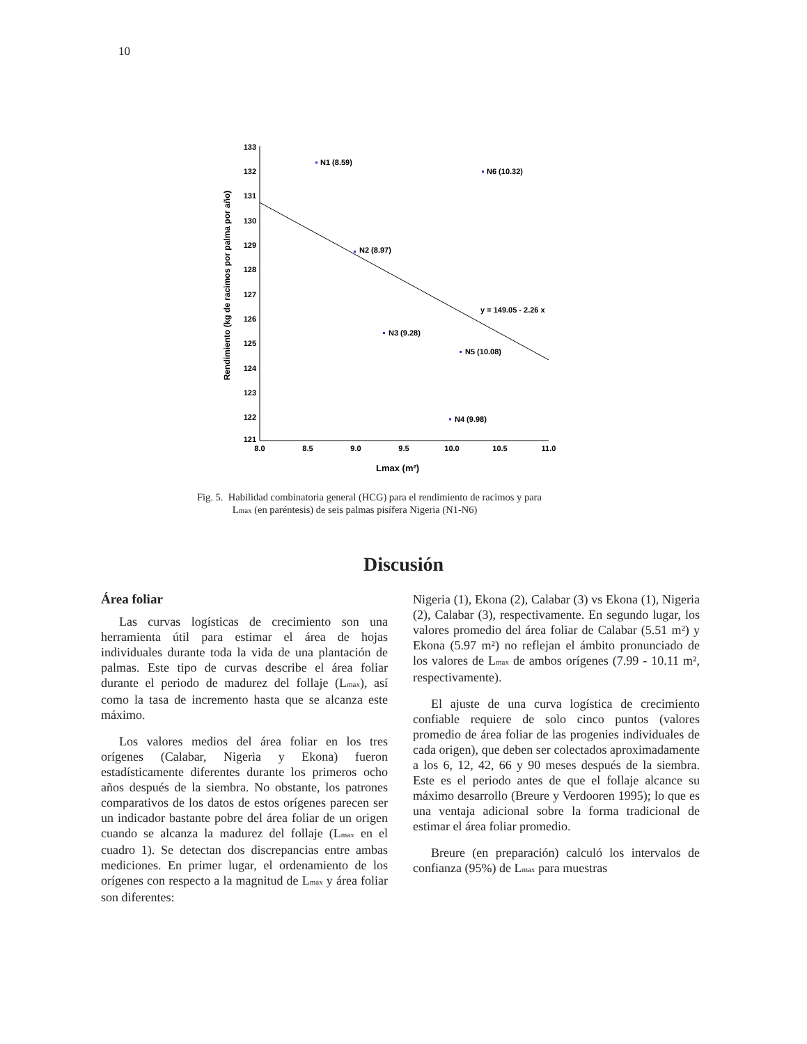10
Rendimiento (kg de racimos por palma por año)
133
132
131
130
129
128
127
126
125
124
123
122
121
8.0
8.5
9.0
9.5
10.0
10.5
11.0
Lmax (m²)
N1 (8.59)
N6 (10.32)
N2 (8.97)
N3 (9.28)
N5 (10.08)
N4 (9.98)
y = 149.05 - 2.26 x
Fig. 5. Habilidad combinatoria general (HCG) para el rendimiento de racimos y para
Lmax (en paréntesis) de seis palmas pisífera Nigeria (N1-N6)
Discusión
Área foliar
Las curvas logísticas de crecimiento son una herramienta útil para estimar el área de hojas individuales durante toda la vida de una plantación de palmas. Este tipo de curvas describe el área foliar durante el periodo de madurez del follaje (Lmax), así como la tasa de incremento hasta que se alcanza este máximo.
Los valores medios del área foliar en los tres orígenes (Calabar, Nigeria y Ekona) fueron estadísticamente diferentes durante los primeros ocho años después de la siembra. No obstante, los patrones comparativos de los datos de estos orígenes parecen ser un indicador bastante pobre del área foliar de un origen cuando se alcanza la madurez del follaje (Lmax en el cuadro 1). Se detectan dos discrepancias entre ambas mediciones. En primer lugar, el ordenamiento de los orígenes con respecto a la magnitud de Lmax y área foliar son diferentes:
Nigeria (1), Ekona (2), Calabar (3) vs Ekona (1), Nigeria (2), Calabar (3), respectivamente. En segundo lugar, los valores promedio del área foliar de Calabar (5.51 m²) y Ekona (5.97 m²) no reflejan el ámbito pronunciado de los valores de Lmax de ambos orígenes (7.99 - 10.11 m², respectivamente).
El ajuste de una curva logística de crecimiento confiable requiere de solo cinco puntos (valores promedio de área foliar de las progenies individuales de cada origen), que deben ser colectados aproximadamente a los 6, 12, 42, 66 y 90 meses después de la siembra. Este es el periodo antes de que el follaje alcance su máximo desarrollo (Breure y Verdooren 1995); lo que es una ventaja adicional sobre la forma tradicional de estimar el área foliar promedio.
Breure (en preparación) calculó los intervalos de confianza (95%) de Lmax para muestras